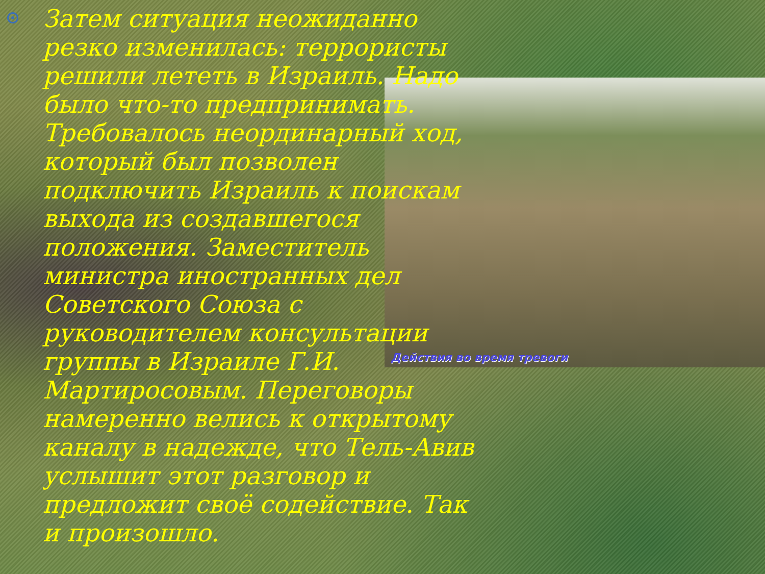Действия во время тревоги
Затем ситуация неожиданно резко изменилась: террористы решили лететь в Израиль. Надо было что-то предпринимать. Требовалось неординарный ход, который был позволен подключить Израиль к поискам выхода из создавшегося положения. Заместитель министра иностранных дел Советского Союза с руководителем консультации группы в Израиле Г.И. Мартиросовым. Переговоры намеренно велись к открытому каналу в надежде, что Тель-Авив услышит этот разговор и предложит своё содействие. Так и произошло.